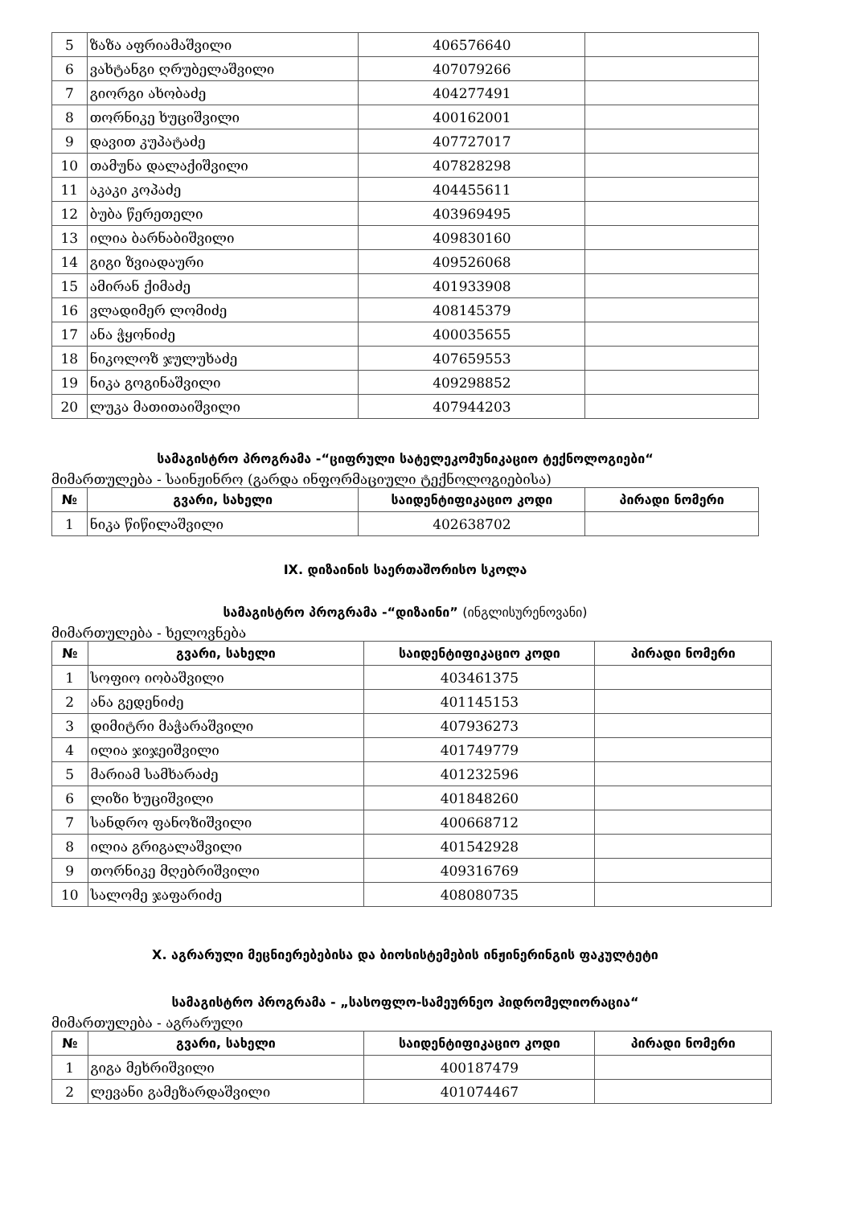| 5 | ზაზა აფრიამაშვილი | 406576640 | |
| 6 | ვახტანგი ღრუბელაშვილი | 407079266 | |
| 7 | გიორგი ახობაძე | 404277491 | |
| 8 | თორნიკე ხუციშვილი | 400162001 | |
| 9 | დავით კუპატაძე | 407727017 | |
| 10 | თამუნა დალაქიშვილი | 407828298 | |
| 11 | აკაკი კოპაძე | 404455611 | |
| 12 | ბუბა წერეთელი | 403969495 | |
| 13 | ილია ბარნაბიშვილი | 409830160 | |
| 14 | გიგი ზვიადაური | 409526068 | |
| 15 | ამირან ქიმაძე | 401933908 | |
| 16 | ვლადიმერ ლომიძე | 408145379 | |
| 17 | ანა ჭყონიძე | 400035655 | |
| 18 | ნიკოლოზ ჯულუხაძე | 407659553 | |
| 19 | ნიკა გოგინაშვილი | 409298852 | |
| 20 | ლუკა მათითაიშვილი | 407944203 | |
სამაგისტრო პროგრამა -“ციფრული სატელეკომუნიკაციო ტექნოლოგიები“
მიმართულება - საინჟინრო (გარდა ინფორმაციული ტექნოლოგიებისა)
| № | გვარი, სახელი | საიდენტიფიკაციო კოდი | პირადი ნომერი |
| --- | --- | --- | --- |
| 1 | ნიკა წიწილაშვილი | 402638702 | |
IX. დიზაინის საერთაშორისო სკოლა
სამაგისტრო პროგრამა -“დიზაინი” (ინგლისურენოვანი)
მიმართულება - ხელოვნება
| № | გვარი, სახელი | საიდენტიფიკაციო კოდი | პირადი ნომერი |
| --- | --- | --- | --- |
| 1 | სოფიო იობაშვილი | 403461375 | |
| 2 | ანა გედენიძე | 401145153 | |
| 3 | დიმიტრი მაჭარაშვილი | 407936273 | |
| 4 | ილია ჯიჯეიშვილი | 401749779 | |
| 5 | მარიამ სამხარაძე | 401232596 | |
| 6 | ლიზი ხუციშვილი | 401848260 | |
| 7 | სანდრო ფანოზიშვილი | 400668712 | |
| 8 | ილია გრიგალაშვილი | 401542928 | |
| 9 | თორნიკე მღებრიშვილი | 409316769 | |
| 10 | სალომე ჯაფარიძე | 408080735 | |
X. აგრარული მეცნიერებებისა და ბიოსისტემების ინჟინერინგის ფაკულტეტი
სამაგისტრო პროგრამა - „სასოფლო-სამეურნეო ჰიდრომელიორაცია“
მიმართულება - აგრარული
| № | გვარი, სახელი | საიდენტიფიკაციო კოდი | პირადი ნომერი |
| --- | --- | --- | --- |
| 1 | გიგა მეხრიშვილი | 400187479 | |
| 2 | ლევანი გამეზარდაშვილი | 401074467 | |